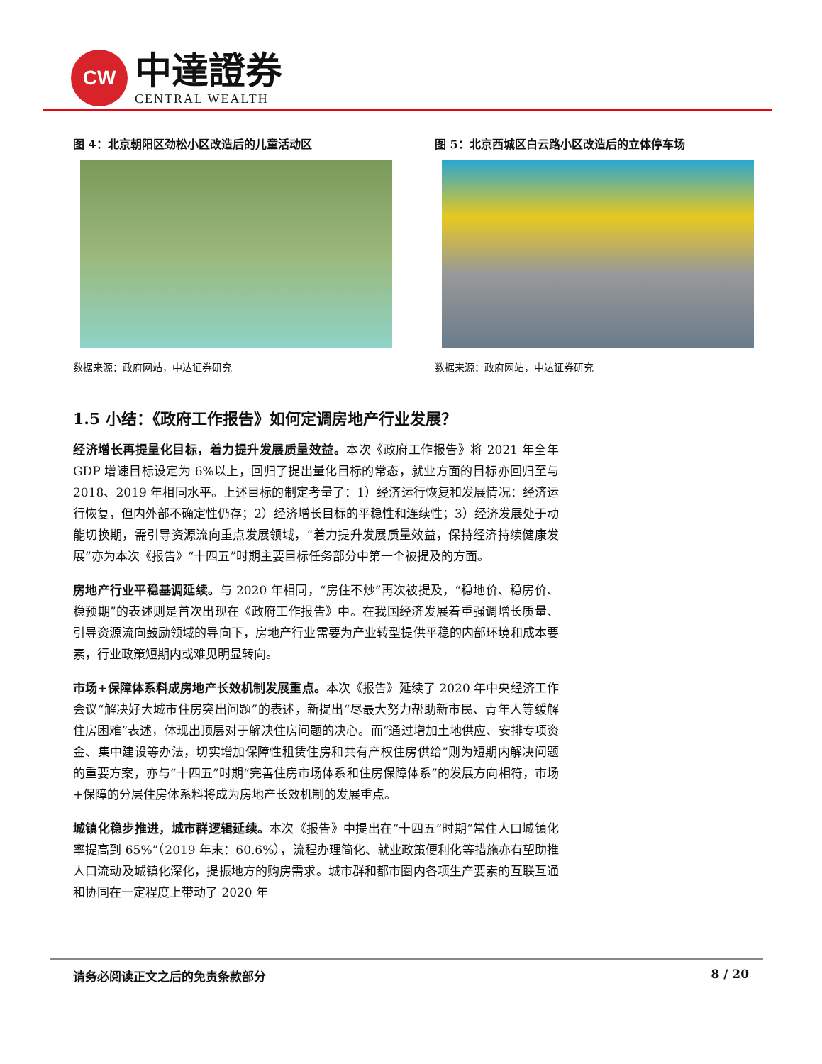CW
中達證券
CENTRAL WEALTH
图 4：北京朝阳区劲松小区改造后的儿童活动区
数据来源：政府网站，中达证券研究
图 5：北京西城区白云路小区改造后的立体停车场
数据来源：政府网站，中达证券研究
1.5 小结：《政府工作报告》如何定调房地产行业发展？
经济增长再提量化目标，着力提升发展质量效益。本次《政府工作报告》将 2021 年全年 GDP 增速目标设定为 6%以上，回归了提出量化目标的常态，就业方面的目标亦回归至与 2018、2019 年相同水平。上述目标的制定考量了：1）经济运行恢复和发展情况：经济运行恢复，但内外部不确定性仍存；2）经济增长目标的平稳性和连续性；3）经济发展处于动能切换期，需引导资源流向重点发展领域，“着力提升发展质量效益，保持经济持续健康发展”亦为本次《报告》“十四五”时期主要目标任务部分中第一个被提及的方面。
房地产行业平稳基调延续。与 2020 年相同，“房住不炒”再次被提及，“稳地价、稳房价、稳预期”的表述则是首次出现在《政府工作报告》中。在我国经济发展着重强调增长质量、引导资源流向鼓励领域的导向下，房地产行业需要为产业转型提供平稳的内部环境和成本要素，行业政策短期内或难见明显转向。
市场+保障体系料成房地产长效机制发展重点。本次《报告》延续了 2020 年中央经济工作会议“解决好大城市住房突出问题”的表述，新提出“尽最大努力帮助新市民、青年人等缓解住房困难”表述，体现出顶层对于解决住房问题的决心。而“通过增加土地供应、安排专项资金、集中建设等办法，切实增加保障性租赁住房和共有产权住房供给”则为短期内解决问题的重要方案，亦与“十四五”时期“完善住房市场体系和住房保障体系”的发展方向相符，市场+保障的分层住房体系料将成为房地产长效机制的发展重点。
城镇化稳步推进，城市群逻辑延续。本次《报告》中提出在“十四五”时期“常住人口城镇化率提高到 65%”（2019 年末：60.6%），流程办理简化、就业政策便利化等措施亦有望助推人口流动及城镇化深化，提振地方的购房需求。城市群和都市圈内各项生产要素的互联互通和协同在一定程度上带动了 2020 年
请务必阅读正文之后的免责条款部分 8 / 20